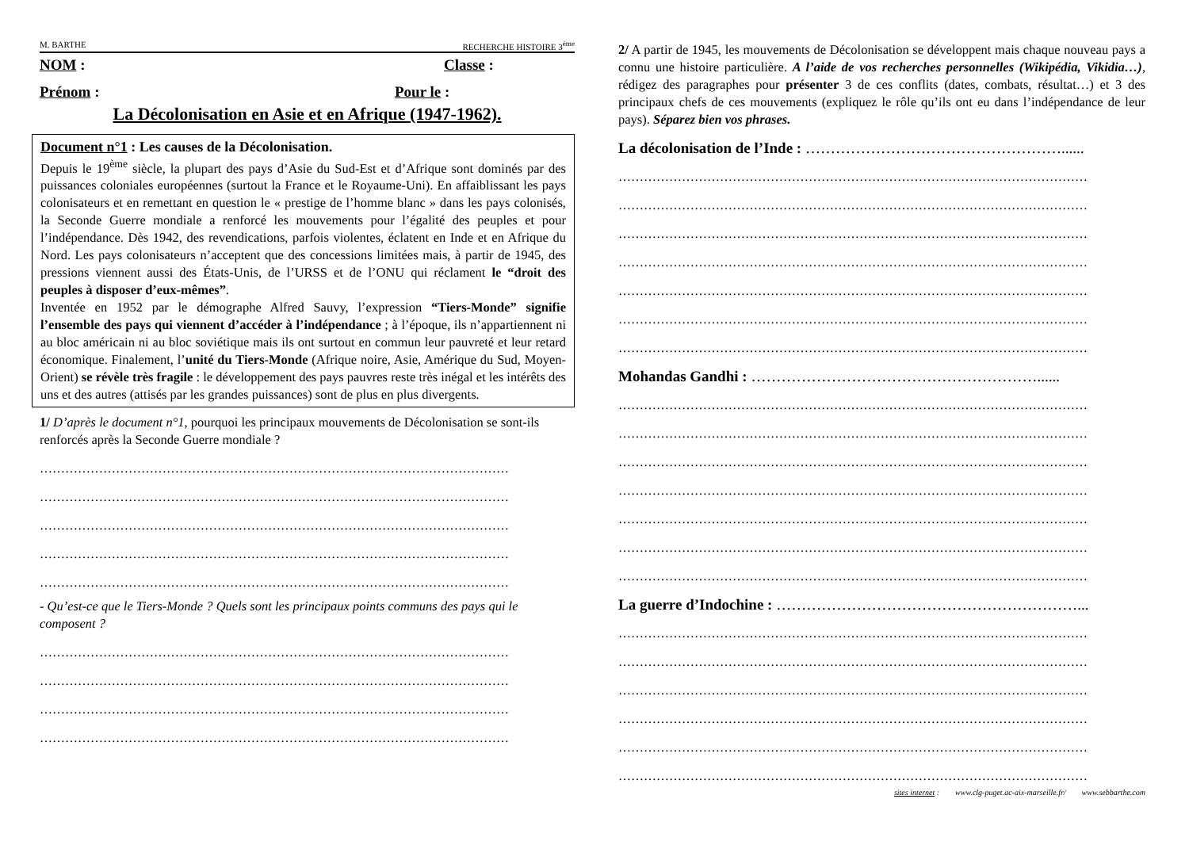M. BARTHE RECHERCHE HISTOIRE 3<sup>ème</sup>
NOM : Classe :
Prénom : Pour le :
La Décolonisation en Asie et en Afrique (1947-1962).
Document n°1 : Les causes de la Décolonisation.
Depuis le 19<sup>ème</sup> siècle, la plupart des pays d’Asie du Sud-Est et d’Afrique sont dominés par des puissances coloniales européennes (surtout la France et le Royaume-Uni). En affaiblissant les pays colonisateurs et en remettant en question le « prestige de l’homme blanc » dans les pays colonisés, la Seconde Guerre mondiale a renforcé les mouvements pour l’égalité des peuples et pour l’indépendance. Dès 1942, des revendications, parfois violentes, éclatent en Inde et en Afrique du Nord. Les pays colonisateurs n’acceptent que des concessions limitées mais, à partir de 1945, des pressions viennent aussi des États-Unis, de l’URSS et de l’ONU qui réclament le “droit des peuples à disposer d’eux-mêmes”.
Inventée en 1952 par le démographe Alfred Sauvy, l’expression “Tiers-Monde” signifie l’ensemble des pays qui viennent d’accéder à l’indépendance ; à l’époque, ils n’appartiennent ni au bloc américain ni au bloc soviétique mais ils ont surtout en commun leur pauvreté et leur retard économique. Finalement, l’unité du Tiers-Monde (Afrique noire, Asie, Amérique du Sud, Moyen-Orient) se révèle très fragile : le développement des pays pauvres reste très inégal et les intérêts des uns et des autres (attisés par les grandes puissances) sont de plus en plus divergents.
1/ D’après le document n°1, pourquoi les principaux mouvements de Décolonisation se sont-ils renforcés après la Seconde Guerre mondiale ?
…………………………………………………………………………………………………
…………………………………………………………………………………………………
…………………………………………………………………………………………………
…………………………………………………………………………………………………
…………………………………………………………………………………………………
- Qu’est-ce que le Tiers-Monde ? Quels sont les principaux points communs des pays qui le composent ?
…………………………………………………………………………………………………
…………………………………………………………………………………………………
…………………………………………………………………………………………………
…………………………………………………………………………………………………
2/ A partir de 1945, les mouvements de Décolonisation se développent mais chaque nouveau pays a connu une histoire particulière. A l’aide de vos recherches personnelles (Wikipédia, Vikidia…), rédigez des paragraphes pour présenter 3 de ces conflits (dates, combats, résultat…) et 3 des principaux chefs de ces mouvements (expliquez le rôle qu’ils ont eu dans l’indépendance de leur pays). Séparez bien vos phrases.
La décolonisation de l’Inde : ……………………………………………......
…………………………………………………………………………………………………
…………………………………………………………………………………………………
…………………………………………………………………………………………………
…………………………………………………………………………………………………
…………………………………………………………………………………………………
…………………………………………………………………………………………………
…………………………………………………………………………………………………
Mohandas Gandhi : …………………………………………………......
…………………………………………………………………………………………………
…………………………………………………………………………………………………
…………………………………………………………………………………………………
…………………………………………………………………………………………………
…………………………………………………………………………………………………
…………………………………………………………………………………………………
…………………………………………………………………………………………………
La guerre d’Indochine : ……………………………………………………...
…………………………………………………………………………………………………
…………………………………………………………………………………………………
…………………………………………………………………………………………………
…………………………………………………………………………………………………
…………………………………………………………………………………………………
…………………………………………………………………………………………………
sites internet : www.clg-puget.ac-aix-marseille.fr/ www.sebbarthe.com